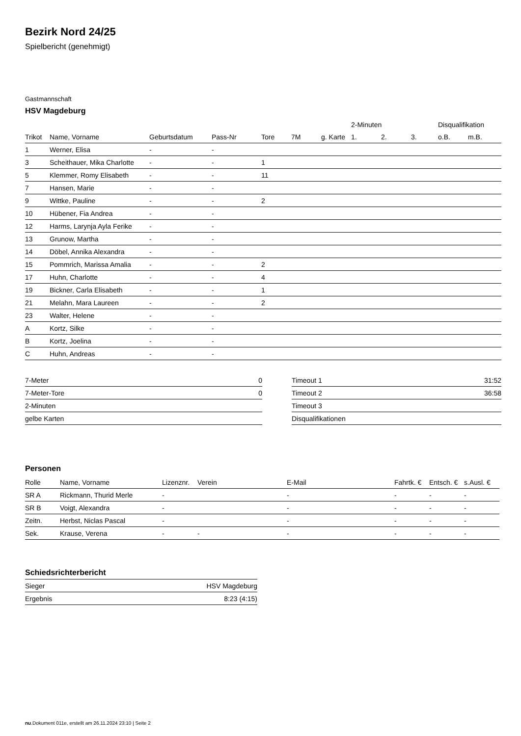Bezirk Nord 24/25
Spielbericht (genehmigt)
Gastmannschaft
HSV Magdeburg
| | | | | | | | 2-Minuten | | | Disqualifikation | |
| --- | --- | --- | --- | --- | --- | --- | --- | --- | --- | --- | --- |
| Trikot | Name, Vorname | Geburtsdatum | Pass-Nr | Tore | 7M | g. Karte | 1. | 2. | 3. | o.B. | m.B. |
| 1 | Werner, Elisa | - | - | | | | | | | | |
| 3 | Scheithauer, Mika Charlotte | - | - | 1 | | | | | | | |
| 5 | Klemmer, Romy Elisabeth | - | - | 11 | | | | | | | |
| 7 | Hansen, Marie | - | - | | | | | | | | |
| 9 | Wittke, Pauline | - | - | 2 | | | | | | | |
| 10 | Hübener, Fia Andrea | - | - | | | | | | | | |
| 12 | Harms, Larynja Ayla Ferike | - | - | | | | | | | | |
| 13 | Grunow, Martha | - | - | | | | | | | | |
| 14 | Döbel, Annika Alexandra | - | - | | | | | | | | |
| 15 | Pommrich, Marissa Amalia | - | - | 2 | | | | | | | |
| 17 | Huhn, Charlotte | - | - | 4 | | | | | | | |
| 19 | Bickner, Carla Elisabeth | - | - | 1 | | | | | | | |
| 21 | Melahn, Mara Laureen | - | - | 2 | | | | | | | |
| 23 | Walter, Helene | - | - | | | | | | | | |
| A | Kortz, Silke | - | - | | | | | | | | |
| B | Kortz, Joelina | - | - | | | | | | | | |
| C | Huhn, Andreas | - | - | | | | | | | | |
| 7-Meter | 0 |
| 7-Meter-Tore | 0 |
| 2-Minuten | |
| gelbe Karten | |
| Timeout 1 | 31:52 |
| Timeout 2 | 36:58 |
| Timeout 3 | |
| Disqualifikationen | |
Personen
| Rolle | Name, Vorname | Lizenznr. | Verein | E-Mail | Fahrtk. € | Entsch. € | s.Ausl. € |
| --- | --- | --- | --- | --- | --- | --- | --- |
| SR A | Rickmann, Thurid Merle | - | | - | - | - | - |
| SR B | Voigt, Alexandra | - | | - | - | - | - |
| Zeitn. | Herbst, Niclas Pascal | - | | - | - | - | - |
| Sek. | Krause, Verena | - | - | - | - | - | - |
Schiedsrichterbericht
| Sieger | HSV Magdeburg |
| Ergebnis | 8:23 (4:15) |
nu.Dokument 011e, erstellt am 26.11.2024 23:10 | Seite 2